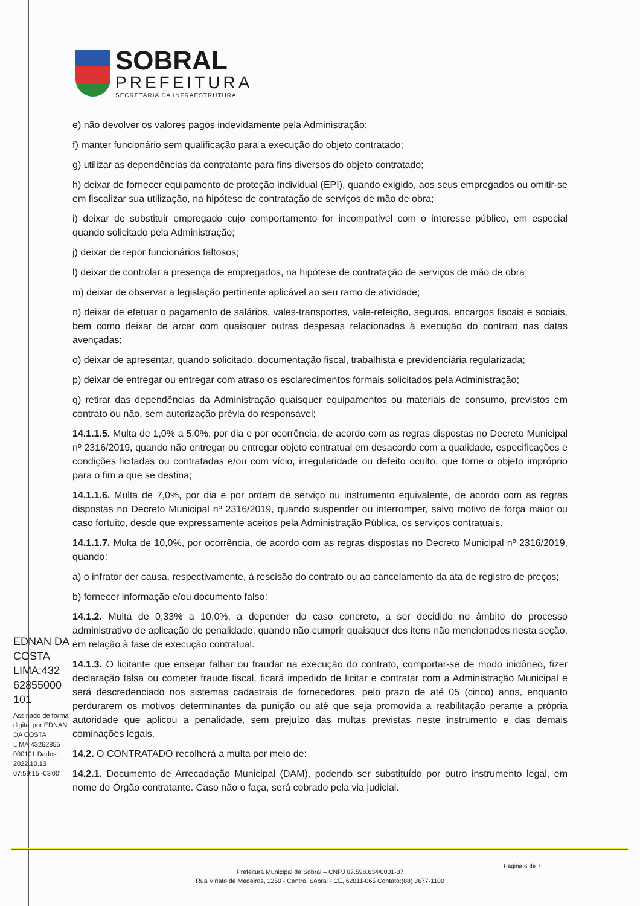SOBRAL
PREFEITURA
SECRETARIA DA INFRAESTRUTURA
e) não devolver os valores pagos indevidamente pela Administração;
f) manter funcionário sem qualificação para a execução do objeto contratado;
g) utilizar as dependências da contratante para fins diversos do objeto contratado;
h) deixar de fornecer equipamento de proteção individual (EPI), quando exigido, aos seus empregados ou omitir-se em fiscalizar sua utilização, na hipótese de contratação de serviços de mão de obra;
i) deixar de substituir empregado cujo comportamento for incompatível com o interesse público, em especial quando solicitado pela Administração;
j) deixar de repor funcionários faltosos;
l) deixar de controlar a presença de empregados, na hipótese de contratação de serviços de mão de obra;
m) deixar de observar a legislação pertinente aplicável ao seu ramo de atividade;
n) deixar de efetuar o pagamento de salários, vales-transportes, vale-refeição, seguros, encargos fiscais e sociais, bem como deixar de arcar com quaisquer outras despesas relacionadas à execução do contrato nas datas avençadas;
o) deixar de apresentar, quando solicitado, documentação fiscal, trabalhista e previdenciária regularizada;
p) deixar de entregar ou entregar com atraso os esclarecimentos formais solicitados pela Administração;
q) retirar das dependências da Administração quaisquer equipamentos ou materiais de consumo, previstos em contrato ou não, sem autorização prévia do responsável;
14.1.1.5. Multa de 1,0% a 5,0%, por dia e por ocorrência, de acordo com as regras dispostas no Decreto Municipal nº 2316/2019, quando não entregar ou entregar objeto contratual em desacordo com a qualidade, especificações e condições licitadas ou contratadas e/ou com vício, irregularidade ou defeito oculto, que torne o objeto impróprio para o fim a que se destina;
14.1.1.6. Multa de 7,0%, por dia e por ordem de serviço ou instrumento equivalente, de acordo com as regras dispostas no Decreto Municipal nº 2316/2019, quando suspender ou interromper, salvo motivo de força maior ou caso fortuito, desde que expressamente aceitos pela Administração Pública, os serviços contratuais.
14.1.1.7. Multa de 10,0%, por ocorrência, de acordo com as regras dispostas no Decreto Municipal nº 2316/2019, quando:
a) o infrator der causa, respectivamente, à rescisão do contrato ou ao cancelamento da ata de registro de preços;
b) fornecer informação e/ou documento falso;
14.1.2. Multa de 0,33% a 10,0%, a depender do caso concreto, a ser decidido no âmbito do processo administrativo de aplicação de penalidade, quando não cumprir quaisquer dos itens não mencionados nesta seção, em relação à fase de execução contratual.
14.1.3. O licitante que ensejar falhar ou fraudar na execução do contrato, comportar-se de modo inidôneo, fizer declaração falsa ou cometer fraude fiscal, ficará impedido de licitar e contratar com a Administração Municipal e será descredenciado nos sistemas cadastrais de fornecedores, pelo prazo de até 05 (cinco) anos, enquanto perdurarem os motivos determinantes da punição ou até que seja promovida a reabilitação perante a própria autoridade que aplicou a penalidade, sem prejuízo das multas previstas neste instrumento e das demais cominações legais.
14.2. O CONTRATADO recolherá a multa por meio de:
14.2.1. Documento de Arrecadação Municipal (DAM), podendo ser substituído por outro instrumento legal, em nome do Órgão contratante. Caso não o faça, será cobrado pela via judicial.
EDNAN DA COSTA LIMA:432 62855000 101
Assinado de forma digital por EDNAN DA COSTA LIMA:43262855 000101 Dados: 2022.10.13 07:59:15 -03'00'
Página 6 de 7
Prefeitura Municipal de Sobral – CNPJ 07.598.634/0001-37
Rua Viriato de Medeiros, 1250 - Centro, Sobral - CE, 62011-065 Contato:(88) 3677-1100